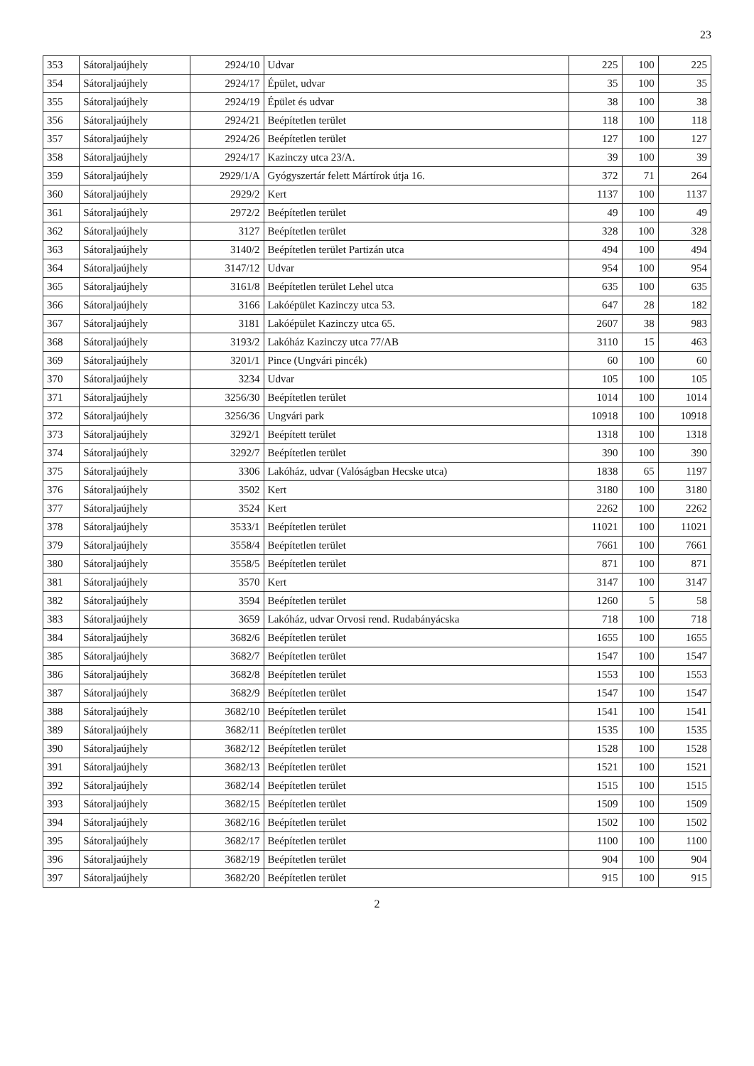23
| 353 | Sátoraljaújhely | 2924/10 | Udvar | 225 | 100 | 225 |
| 354 | Sátoraljaújhely | 2924/17 | Épület, udvar | 35 | 100 | 35 |
| 355 | Sátoraljaújhely | 2924/19 | Épület és udvar | 38 | 100 | 38 |
| 356 | Sátoraljaújhely | 2924/21 | Beépítetlen terület | 118 | 100 | 118 |
| 357 | Sátoraljaújhely | 2924/26 | Beépítetlen terület | 127 | 100 | 127 |
| 358 | Sátoraljaújhely | 2924/17 | Kazinczy utca 23/A. | 39 | 100 | 39 |
| 359 | Sátoraljaújhely | 2929/1/A | Gyógyszertár felett Mártírok útja 16. | 372 | 71 | 264 |
| 360 | Sátoraljaújhely | 2929/2 | Kert | 1137 | 100 | 1137 |
| 361 | Sátoraljaújhely | 2972/2 | Beépítetlen terület | 49 | 100 | 49 |
| 362 | Sátoraljaújhely | 3127 | Beépítetlen terület | 328 | 100 | 328 |
| 363 | Sátoraljaújhely | 3140/2 | Beépítetlen terület Partizán utca | 494 | 100 | 494 |
| 364 | Sátoraljaújhely | 3147/12 | Udvar | 954 | 100 | 954 |
| 365 | Sátoraljaújhely | 3161/8 | Beépítetlen terület Lehel utca | 635 | 100 | 635 |
| 366 | Sátoraljaújhely | 3166 | Lakóépület Kazinczy utca 53. | 647 | 28 | 182 |
| 367 | Sátoraljaújhely | 3181 | Lakóépület Kazinczy utca 65. | 2607 | 38 | 983 |
| 368 | Sátoraljaújhely | 3193/2 | Lakóház Kazinczy utca 77/AB | 3110 | 15 | 463 |
| 369 | Sátoraljaújhely | 3201/1 | Pince (Ungvári pincék) | 60 | 100 | 60 |
| 370 | Sátoraljaújhely | 3234 | Udvar | 105 | 100 | 105 |
| 371 | Sátoraljaújhely | 3256/30 | Beépítetlen terület | 1014 | 100 | 1014 |
| 372 | Sátoraljaújhely | 3256/36 | Ungvári park | 10918 | 100 | 10918 |
| 373 | Sátoraljaújhely | 3292/1 | Beépített terület | 1318 | 100 | 1318 |
| 374 | Sátoraljaújhely | 3292/7 | Beépítetlen terület | 390 | 100 | 390 |
| 375 | Sátoraljaújhely | 3306 | Lakóház, udvar (Valóságban Hecske utca) | 1838 | 65 | 1197 |
| 376 | Sátoraljaújhely | 3502 | Kert | 3180 | 100 | 3180 |
| 377 | Sátoraljaújhely | 3524 | Kert | 2262 | 100 | 2262 |
| 378 | Sátoraljaújhely | 3533/1 | Beépítetlen terület | 11021 | 100 | 11021 |
| 379 | Sátoraljaújhely | 3558/4 | Beépítetlen terület | 7661 | 100 | 7661 |
| 380 | Sátoraljaújhely | 3558/5 | Beépítetlen terület | 871 | 100 | 871 |
| 381 | Sátoraljaújhely | 3570 | Kert | 3147 | 100 | 3147 |
| 382 | Sátoraljaújhely | 3594 | Beépítetlen terület | 1260 | 5 | 58 |
| 383 | Sátoraljaújhely | 3659 | Lakóház, udvar Orvosi rend. Rudabányácska | 718 | 100 | 718 |
| 384 | Sátoraljaújhely | 3682/6 | Beépítetlen terület | 1655 | 100 | 1655 |
| 385 | Sátoraljaújhely | 3682/7 | Beépítetlen terület | 1547 | 100 | 1547 |
| 386 | Sátoraljaújhely | 3682/8 | Beépítetlen terület | 1553 | 100 | 1553 |
| 387 | Sátoraljaújhely | 3682/9 | Beépítetlen terület | 1547 | 100 | 1547 |
| 388 | Sátoraljaújhely | 3682/10 | Beépítetlen terület | 1541 | 100 | 1541 |
| 389 | Sátoraljaújhely | 3682/11 | Beépítetlen terület | 1535 | 100 | 1535 |
| 390 | Sátoraljaújhely | 3682/12 | Beépítetlen terület | 1528 | 100 | 1528 |
| 391 | Sátoraljaújhely | 3682/13 | Beépítetlen terület | 1521 | 100 | 1521 |
| 392 | Sátoraljaújhely | 3682/14 | Beépítetlen terület | 1515 | 100 | 1515 |
| 393 | Sátoraljaújhely | 3682/15 | Beépítetlen terület | 1509 | 100 | 1509 |
| 394 | Sátoraljaújhely | 3682/16 | Beépítetlen terület | 1502 | 100 | 1502 |
| 395 | Sátoraljaújhely | 3682/17 | Beépítetlen terület | 1100 | 100 | 1100 |
| 396 | Sátoraljaújhely | 3682/19 | Beépítetlen terület | 904 | 100 | 904 |
| 397 | Sátoraljaújhely | 3682/20 | Beépítetlen terület | 915 | 100 | 915 |
2